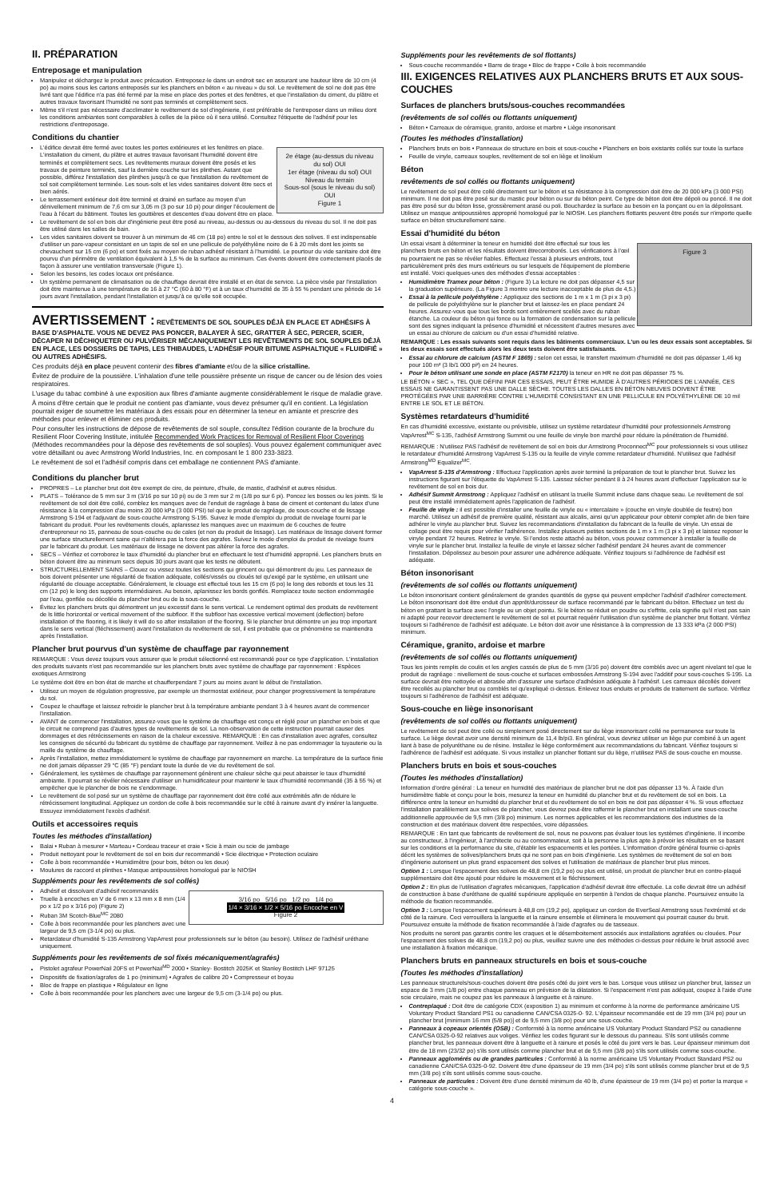II. PRÉPARATION
Entreposage et manipulation
Manipulez et déchargez le produit avec précaution. Entreposez-le dans un endroit sec en assurant une hauteur libre de 10 cm (4 po) au moins sous les cartons entreposés sur les planchers en béton « au niveau » du sol. Le revêtement de sol ne doit pas être livré tant que l'édifice n'a pas été fermé par la mise en place des portes et des fenêtres, et que l'installation du ciment, du plâtre et autres travaux favorisant l'humidité ne sont pas terminés et complètement secs.
Même s'il n'est pas nécessaire d'acclimater le revêtement de sol d'ingénierie, il est préférable de l'entreposer dans un milieu dont les conditions ambiantes sont comparables à celles de la pièce où il sera utilisé. Consultez l'étiquette de l'adhésif pour les restrictions d'entreposage.
Conditions du chantier
2e étage (au-dessus du niveau du sol) OUI
1er étage (niveau du sol) OUI
Niveau du terrain
Sous-sol (sous le niveau du sol) OUI
Figure 1
L'édifice devrait être fermé avec toutes les portes extérieures et les fenêtres en place. L'installation du ciment, du plâtre et autres travaux favorisant l'humidité doivent être terminés et complètement secs. Les revêtements muraux doivent être posés et les travaux de peinture terminés, sauf la dernière couche sur les plinthes. Autant que possible, différez l'installation des plinthes jusqu'à ce que l'installation du revêtement de sol soit complètement terminée. Les sous-sols et les vides sanitaires doivent être secs et bien aérés.
Le terrassement extérieur doit être terminé et drainé en surface au moyen d'un dénivellement minimum de 7,6 cm sur 3,05 m (3 po sur 10 pi) pour diriger l'écoulement de l'eau à l'écart du bâtiment. Toutes les gouttières et descentes d'eau doivent être en place.
Le revêtement de sol en bois dur d'ingénierie peut être posé au niveau, au-dessus ou au-dessous du niveau du sol. Il ne doit pas être utilisé dans les salles de bain.
Les vides sanitaires doivent se trouver à un minimum de 46 cm (18 po) entre le sol et le dessous des solives. Il est indispensable d'utiliser un pare-vapeur consistant en un tapis de sol en une pellicule de polyéthylène noire de 6 à 20 mils dont les joints se chevauchent sur 15 cm (6 po) et sont fixés au moyen de ruban adhésif résistant à l'humidité. Le pourtour du vide sanitaire doit être pourvu d'un périmètre de ventilation équivalent à 1,5 % de la surface au minimum. Ces évents doivent être correctement placés de façon à assurer une ventilation transversale (Figure 1).
Selon les besoins, les codes locaux ont préséance.
Un système permanent de climatisation ou de chauffage devrait être installé et en état de service. La pièce visée par l'installation doit être maintenue à une température de 16 à 27 °C (60 à 80 °F) et à un taux d'humidité de 35 à 55 % pendant une période de 14 jours avant l'installation, pendant l'installation et jusqu'à ce qu'elle soit occupée.
AVERTISSEMENT : REVÊTEMENTS DE SOL SOUPLES DÉJÀ EN PLACE ET ADHÉSIFS À BASE D'ASPHALTE. VOUS NE DEVEZ PAS PONCER, BALAYER À SEC, GRATTER À SEC, PERCER, SCIER, DÉCAPER NI DÉCHIQUETER OU PULVÉRISER MÉCANIQUEMENT LES REVÊTEMENTS DE SOL SOUPLES DÉJÀ EN PLACE, LES DOSSIERS DE TAPIS, LES THIBAUDES, L'ADHÉSIF POUR BITUME ASPHALTIQUE « FLUIDIFIÉ » OU AUTRES ADHÉSIFS.
Ces produits déjà en place peuvent contenir des fibres d'amiante et/ou de la silice cristalline.
Évitez de produire de la poussière. L'inhalation d'une telle poussière présente un risque de cancer ou de lésion des voies respiratoires.
L'usage du tabac combiné à une exposition aux fibres d'amiante augmente considérablement le risque de maladie grave.
À moins d'être certain que le produit ne contient pas d'amiante, vous devez présumer qu'il en contient. La législation pourrait exiger de soumettre les matériaux à des essais pour en déterminer la teneur en amiante et prescrire des méthodes pour enlever et éliminer ces produits.
Pour consulter les instructions de dépose de revêtements de sol souple, consultez l'édition courante de la brochure du Resilient Floor Covering Institute, intitulée Recommended Work Practices for Removal of Resilient Floor Coverings (Méthodes recommandées pour la dépose des revêtements de sol souples). Vous pouvez également communiquer avec votre détaillant ou avec Armstrong World Industries, Inc. en composant le 1 800 233-3823.
Le revêtement de sol et l'adhésif compris dans cet emballage ne contiennent PAS d'amiante.
Conditions du plancher brut
PROPRES – Le plancher brut doit être exempt de cire, de peinture, d'huile, de mastic, d'adhésif et autres résidus.
PLATS – Tolérance de 5 mm sur 3 m (3/16 po sur 10 pi) ou de 3 mm sur 2 m (1/8 po sur 6 pi). Poncez les bosses ou les joints. Si le revêtement de sol doit être collé, comblez les manques avec de l'enduit de ragréage à base de ciment et contenant du latex d'une résistance à la compression d'au moins 20 000 kPa (3 000 PSI) tel que le produit de ragréage, de sous-couche et de lissage Armstrong S-194 et l'adjuvant de sous-couche Armstrong S-195. Suivez le mode d'emploi du produit de nivelage fourni par le fabricant du produit. Pour les revêtements cloués, aplanissez les manques avec un maximum de 6 couches de feutre d'entrepreneur no 15, panneau de sous-couche ou de cales (et non du produit de lissage). Les matériaux de lissage doivent former une surface structurellement saine qui n'altérera pas la force des agrafes. Suivez le mode d'emploi du produit de nivelage fourni par le fabricant du produit. Les matériaux de lissage ne doivent pas altérer la force des agrafes.
SECS – Vérifiez et corroborez le taux d'humidité du plancher brut en effectuant le test d'humidité approprié. Les planchers bruts en béton doivent être au minimum secs depuis 30 jours avant que les tests ne débutent.
STRUCTURELLEMENT SAINS – Clouez ou vissez toutes les sections qui grincent ou qui démontrent du jeu. Les panneaux de bois doivent présenter une régularité de fixation adéquate, collés/vissés ou cloués tel qu'exigé par le système, en utilisant une régularité de clouage acceptable. Généralement, le clouage est effectué tous les 15 cm (6 po) le long des rebords et tous les 31 cm (12 po) le long des supports intermédiaires. Au besoin, aplanissez les bords gonflés. Remplacez toute section endommagée par l'eau, gonflée ou décollée du plancher brut ou de la sous-couche.
Évitez les planchers bruts qui démontrent un jeu excessif dans le sens vertical. Le rendement optimal des produits de revêtement de ls little horizontal or vertical movement of the subfloor. If the subfloor has excessive vertical movement (deflection) before installation of the flooring, it is likely it will do so after installation of the flooring. Si le plancher brut démontre un jeu trop important dans le sens vertical (fléchissement) avant l'installation du revêtement de sol, il est probable que ce phénomène se maintiendra après l'installation.
Plancher brut pourvus d'un système de chauffage par rayonnement
REMARQUE : Vous devez toujours vous assurer que le produit sélectionné est recommandé pour ce type d'application. L'installation des produits suivants n'est pas recommandée sur les planchers bruts avec système de chauffage par rayonnement : Espèces exotiques Armstrong
Le système doit être en bon état de marche et chaufferpendant 7 jours au moins avant le début de l'installation.
Utilisez un moyen de régulation progressive, par exemple un thermostat extérieur, pour changer progressivement la température du sol.
Coupez le chauffage et laissez refroidir le plancher brut à la température ambiante pendant 3 à 4 heures avant de commencer l'installation.
AVANT de commencer l'installation, assurez-vous que le système de chauffage est conçu et réglé pour un plancher en bois et que le circuit ne comprend pas d'autres types de revêtements de sol. La non-observation de cette instruction pourrait causer des dommages et des rétrécissements en raison de la chaleur excessive. REMARQUE : En cas d'installation avec agrafes, consultez les consignes de sécurité du fabricant du système de chauffage par rayonnement. Veillez à ne pas endommager la tuyauterie ou la maille du système de chauffage.
Après l'installation, mettez immédiatement le système de chauffage par rayonnement en marche. La température de la surface finie ne doit jamais dépasser 29 °C (85 °F) pendant toute la durée de vie du revêtement de sol.
Généralement, les systèmes de chauffage par rayonnement génèrent une chaleur sèche qui peut abaisser le taux d'humidité ambiante. Il pourrait se révéler nécessaire d'utiliser un humidificateur pour maintenir le taux d'humidité recommandé (35 à 55 %) et empêcher que le plancher de bois ne s'endommage.
Le revêtement de sol posé sur un système de chauffage par rayonnement doit être collé aux extrémités afin de réduire le rétrécissement longitudinal. Appliquez un cordon de colle à bois recommandée sur le côté à rainure avant d'y insérer la languette. Essuyez immédiatement l'excès d'adhésif.
Outils et accessoires requis
Toutes les méthodes d'installation)
Balai • Ruban à mesurer • Marteau • Cordeau traceur et craie • Scie à main ou scie de jambage
Produit nettoyant pour le revêtement de sol en bois dur recommandé • Scie électrique • Protection oculaire
Colle à bois recommandée • Humidimètre (pour bois, béton ou les deux)
Moulures de raccord et plinthes • Masque antipoussières homologué par le NIOSH
Suppléments pour les revêtements de sol collés)
3/16 po 5/16 po 1/2 po 1/4 po
1/4 × 3/16 × 1/2 × 5/16 po Encoche en V
Figure 2
Adhésif et dissolvant d'adhésif recommandés
Truelle à encoches en V de 6 mm x 13 mm x 8 mm (1/4 po x 1/2 po x 3/16 po) (Figure 2)
Ruban 3M Scotch-Blue<sup>MC</sup> 2080
Colle à bois recommandée pour les planchers avec une largeur de 9,5 cm (3-1/4 po) ou plus.
Retardateur d'humidité S-135 Armstrong VapArrest pour professionnels sur le béton (au besoin). Utilisez de l'adhésif uréthane uniquement.
Suppléments pour les revêtements de sol fixés mécaniquement/agrafés)
Pistolet agrafeur PowerNail 20FS et PowerNail<sup>MD</sup> 2000 • Stanley- Bostitch 2025K et Stanley Bostitch LHF 97125
Dispositifs de fixation/agrafes de 1 po (minimum) • Agrafes de calibre 20 • Compresseur et boyau
Bloc de frappe en plastique • Régulateur en ligne
Colle à bois recommandée pour les planchers avec une largeur de 9,5 cm (3-1/4 po) ou plus.
Suppléments pour les revêtements de sol flottants)
Sous-couche recommandée • Barre de tirage • Bloc de frappe • Colle à bois recommandée
III. EXIGENCES RELATIVES AUX PLANCHERS BRUTS ET AUX SOUS-COUCHES
Surfaces de planchers bruts/sous-couches recommandées
(revêtements de sol collés ou flottants uniquement)
Béton • Carreaux de céramique, granito, ardoise et marbre • Liège insonorisant
(Toutes les méthodes d'installation)
Planchers bruts en bois • Panneaux de structure en bois et sous-couche • Planchers en bois existants collés sur toute la surface
Feuille de vinyle, carreaux souples, revêtement de sol en liège et linoléum
Béton
revêtements de sol collés ou flottants uniquement)
Le revêtement de sol peut être collé directement sur le béton et sa résistance à la compression doit être de 20 000 kPa (3 000 PSI) minimum. Il ne doit pas être posé sur du mastic pour béton ou sur du béton peint. Ce type de béton doit être dépoli ou poncé. Il ne doit pas être posé sur du béton lisse, grossièrement arasé ou poli. Bouchardez la surface au besoin en la ponçant ou en la dépolissant. Utilisez un masque antipoussières approprié homologué par le NIOSH. Les planchers flottants peuvent être posés sur n'importe quelle surface en béton structurellement saine.
Essai d'humidité du béton
Figure 3
Un essai visant à déterminer la teneur en humidité doit être effectué sur tous les planchers bruts en béton et les résultats doivent êtrecorroborés. Les vérifications à l'œil nu pourraient ne pas se révéler fiables. Effectuez l'essai à plusieurs endroits, tout particulièrement près des murs extérieurs ou sur lesquels de l'équipement de plomberie est installé. Voici quelques-unes des méthodes d'essai acceptables :
Humidimètre Tramex pour béton : (Figure 3) La lecture ne doit pas dépasser 4,5 sur la graduation supérieure. (La Figure 3 montre une lecture inacceptable de plus de 4,5.)
Essai à la pellicule polyéthylène : Appliquez des sections de 1 m x 1 m (3 pi x 3 pi) de pellicule de polyéthylène sur le plancher brut et laissez-les en place pendant 24 heures. Assurez-vous que tous les bords sont entièrement scellés avec du ruban étanche. La couleur du béton qui fonce ou la formation de condensation sur la pellicule sont des signes indiquant la présence d'humidité et nécessitent d'autres mesures avec un essai au chlorure de calcium ou d'un essai d'humidité relative.
REMARQUE : Les essais suivants sont requis dans les bâtiments commerciaux. L'un ou les deux essais sont acceptables. Si les deux essais sont effectués alors les deux tests doivent être satisfaisants.
Essai au chlorure de calcium (ASTM F 1869) : selon cet essai, le transfert maximum d'humidité ne doit pas dépasser 1,46 kg pour 100 m² (3 lb/1 000 pi²) en 24 heures.
Pour le béton utilisant une sonde en place (ASTM F2170) la teneur en HR ne doit pas dépasser 75 %.
LE BÉTON « SEC », TEL QUE DÉFINI PAR CES ESSAIS, PEUT ÊTRE HUMIDE À D'AUTRES PÉRIODES DE L'ANNÉE, CES ESSAIS NE GARANTISSENT PAS UNE DALLE SÈCHE. TOUTES LES DALLES EN BÉTON NEUVES DOIVENT ÊTRE PROTÉGÉES PAR UNE BARRIÈRE CONTRE L'HUMIDITÉ CONSISTANT EN UNE PELLICULE EN POLYÉTHYLÈNE DE 10 mil ENTRE LE SOL ET LE BÉTON.
Systèmes retardateurs d'humidité
En cas d'humidité excessive, existante ou prévisible, utilisez un système retardateur d'humidité pour professionnels Armstrong VapArrest<sup>MC</sup> S-135, l'adhésif Armstrong Summit ou une feuille de vinyle bon marché pour réduire la pénétration de l'humidité.
REMARQUE : N'utilisez PAS l'adhésif de revêtement de sol en bois dur Armstrong Proconnect<sup>MC</sup> pour professionnels si vous utilisez le retardateur d'humidité Armstrong VapArrest S-135 ou la feuille de vinyle comme retardateur d'humidité. N'utilisez que l'adhésif Armstrong<sup>MD</sup> Equalizer<sup>MC</sup>.
VapArrest S-135 d'Armstrong : Effectuez l'application après avoir terminé la préparation de tout le plancher brut. Suivez les instructions figurant sur l'étiquette du VapArrest S-135. Laissez sécher pendant 8 à 24 heures avant d'effectuer l'application sur le revêtement de sol en bois dur.
Adhésif Summit Armstrong : Appliquez l'adhésif en utilisant la truelle Summit incluse dans chaque seau. Le revêtement de sol peut être installé immédiatement après l'application de l'adhésif.
Feuille de vinyle : il est possible d'installer une feuille de vinyle ou « intercalaire » (couche en vinyle doublée de feutre) bon marché. Utilisez un adhésif de première qualité, résistant aux alcalis, ainsi qu'un applicateur pour obtenir complet afin de bien faire adhérer le vinyle au plancher brut. Suivez les recommandations d'installation du fabricant de la feuille de vinyle. Un essai de collage peut être requis pour vérifier l'adhérence. Installez plusieurs petites sections de 1 m x 1 m (3 pi x 3 pi) et laissez reposer le vinyle pendant 72 heures. Retirez le vinyle. Si l'endos reste attaché au béton, vous pouvez commencer à installer la feuille de vinyle sur le plancher brut. Installez la feuille de vinyle et laissez sécher l'adhésif pendant 24 heures avant de commencer l'installation. Dépolissez au besoin pour assurer une adhérence adéquate. Vérifiez toujours si l'adhérence de l'adhésif est adéquate.
Béton insonorisant
(revêtements de sol collés ou flottants uniquement)
Le béton insonorisant contient généralement de grandes quantités de gypse qui peuvent empêcher l'adhésif d'adhérer correctement. Le béton insonorisant doit être enduit d'un apprêt/durcisseur de surface recommandé par le fabricant du béton. Effectuez un test du béton en grattant la surface avec l'ongle ou un objet pointu. Si le béton se réduit en poudre ou s'effrite, cela signifie qu'il n'est pas sain ni adapté pour recevoir directement le revêtement de sol et pourrait requérir l'utilisation d'un système de plancher brut flottant. Vérifiez toujours si l'adhérence de l'adhésif est adéquate. Le béton doit avoir une résistance à la compression de 13 333 kPa (2 000 PSI) minimum.
Céramique, granito, ardoise et marbre
(revêtements de sol collés ou flottants uniquement)
Tous les joints remplis de coulis et les angles cassés de plus de 5 mm (3/16 po) doivent être comblés avec un agent nivelant tel que le produit de ragréage : nivellement de sous-couche et surfaces embossées Armstrong S-194 avec l'additif pour sous-couches S-195. La surface devrait être nettoyée et abrasée afin d'assurer une surface d'adhésion adéquate à l'adhésif. Les carreaux décollés doivent être recollés au plancher brut ou comblés tel qu'expliqué ci-dessus. Enlevez tous enduits et produits de traitement de surface. Vérifiez toujours si l'adhérence de l'adhésif est adéquate.
Sous-couche en liège insonorisant
(revêtements de sol collés ou flottants uniquement)
Le revêtement de sol peut être collé ou simplement posé directement sur du liège insonorisant collé ne permanence sur toute la surface. Le liège devrait avoir une densité minimum de 11,4 lb/pi3. En général, vous devriez utiliser un liège pur combiné à un agent liant à base de polyuréthane ou de résine. Installez le liège conformément aux recommandations du fabricant. Vérifiez toujours si l'adhérence de l'adhésif est adéquate. Si vous installez un plancher flottant sur du liège, n'utilisez PAS de sous-couche en mousse.
Planchers bruts en bois et sous-couches
(Toutes les méthodes d'installation)
Information d'ordre général : La teneur en humidité des matériaux de plancher brut ne doit pas dépasser 13 %. À l'aide d'un humidimètre fiable et conçu pour le bois, mesurez la teneur en humidité du plancher brut et du revêtement de sol en bois. La différence entre la teneur en humidité du plancher brut et du revêtement de sol en bois ne doit pas dépasser 4 %. Si vous effectuez l'installation parallèlement aux solives de plancher, vous devrez peut-être raffermir le plancher brut en installant une sous-couche additionnelle approuvée de 9,5 mm (3/8 po) minimum. Les normes applicables et les recommandations des industries de la construction et des matériaux doivent être respectées, voire dépassées.
REMARQUE : En tant que fabricants de revêtement de sol, nous ne pouvons pas évaluer tous les systèmes d'ingénierie. Il incombe au constructeur, à l'ingénieur, à l'architecte ou au consommateur, soit à la personne la plus apte à prévoir les résultats en se basant sur les conditions et la performance du site, d'établir les espacements et les portées. L'information d'ordre général fournie ci-après décrit les systèmes de solives/planchers bruts qui ne sont pas en bois d'ingénierie. Les systèmes de revêtement de sol en bois d'ingénierie autorisent un plus grand espacement des solives et l'utilisation de matériaux de plancher brut plus minces.
Option 1 : Lorsque l'espacement des solives de 48,8 cm (19,2 po) ou plus est utilisé, un produit de plancher brut en contre-plaqué supplémentaire doit être ajouté pour réduire le mouvement et le fléchissement.
Option 2 : En plus de l'utilisation d'agrafes mécaniques, l'application d'adhésif devrait être effectuée. La colle devrait être un adhésif de construction à base d'uréthane de qualité supérieure appliquée en serpentin à l'endos de chaque planche. Poursuivez ensuite la méthode de fixation recommandée.
Option 3 : Lorsque l'espacement supérieurs à 48,8 cm (19,2 po), appliquez un cordon de EverSeal Armstrong sous l'extrémité et de côté de la rainure. Ceci verrouillera la languette et la rainure ensemble et éliminera le mouvement qui pourrait causer du bruit. Poursuivez ensuite la méthode de fixation recommandée à l'aide d'agrafes ou de tasseaux.
Nos produits ne seront pas garantis contre les craques et le désemboitement associés aux installations agrafées ou clouées. Pour l'espacement des solives de 48,8 cm (19,2 po) ou plus, veuillez suivre une des méthodes ci-dessus pour réduire le bruit associé avec une installation à fixation mécanique.
Planchers bruts en panneaux structurels en bois et sous-couche
(Toutes les méthodes d'installation)
Les panneaux structurels/sous-couches doivent être posés côté du joint vers le bas. Lorsque vous utilisez un plancher brut, laissez un espace de 3 mm (1/8 po) entre chaque panneau en prévision de la dilatation. Si l'espacement n'est pas adéquat, coupez à l'aide d'une scie circulaire, mais ne coupez pas les panneaux à languette et à rainure.
Contreplaqué : Doit être de catégorie CDX (exposition 1) au minimum et conforme à la norme de performance américaine US Voluntary Product Standard PS1 ou canadienne CAN/CSA 0325-0- 92. L'épaisseur recommandée est de 19 mm (3/4 po) pour un plancher brut [minimum 16 mm (5/8 po)] et de 9,5 mm (3/8 po) pour une sous-couche.
Panneaux à copeaux orientés (OSB) : Conformité à la norme américaine US Voluntary Product Standard PS2 ou canadienne CAN/CSA 0325-0-92 relatives aux voliges. Vérifiez les codes figurant sur le dessous du panneau. S'ils sont utilisés comme plancher brut, les panneaux doivent être à languette et à rainure et posés le côté du joint vers le bas. Leur épaisseur minimum doit être de 18 mm (23/32 po) s'ils sont utilisés comme plancher brut et de 9,5 mm (3/8 po) s'ils sont utilisés comme sous-couche.
Panneaux agglomérés ou de grandes particules : Conformité à la norme américaine US Voluntary Product Standard PS2 ou canadienne CAN/CSA 0325-0-92. Doivent être d'une épaisseur de 19 mm (3/4 po) s'ils sont utilisés comme plancher brut et de 9,5 mm (3/8 po) s'ils sont utilisés comme sous-couche.
Panneaux de particules : Doivent être d'une densité minimum de 40 lb, d'une épaisseur de 19 mm (3/4 po) et porter la marque « catégorie sous-couche ».
4